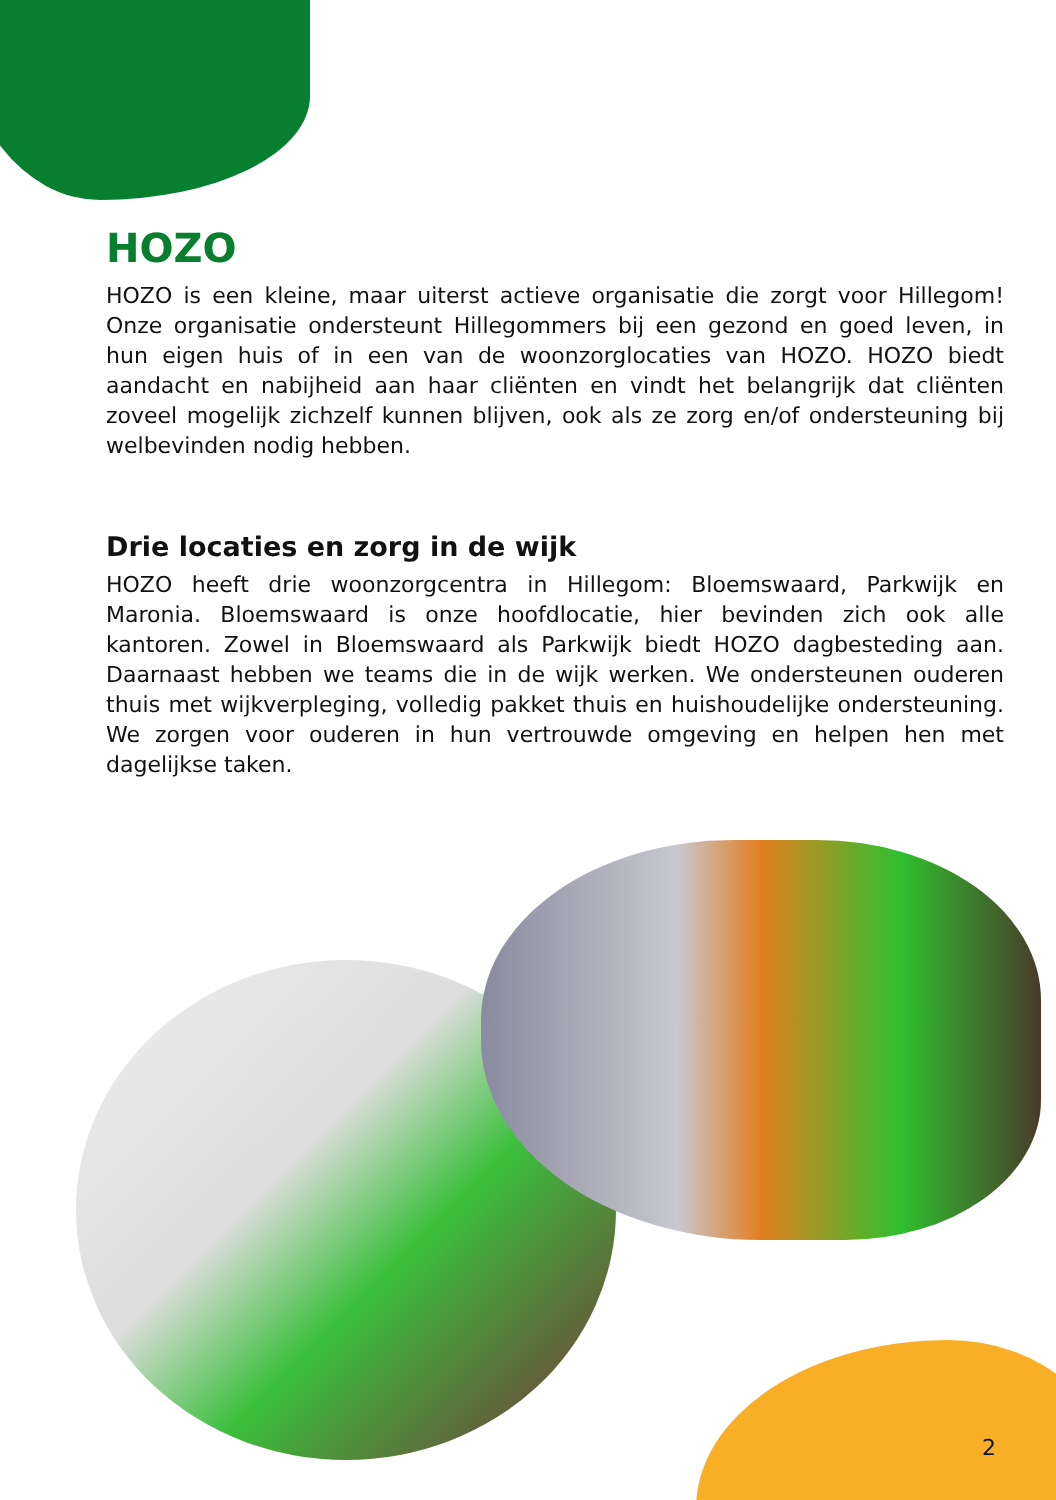HOZO
HOZO is een kleine, maar uiterst actieve organisatie die zorgt voor Hillegom! Onze organisatie ondersteunt Hillegommers bij een gezond en goed leven, in hun eigen huis of in een van de woonzorglocaties van HOZO. HOZO biedt aandacht en nabijheid aan haar cliënten en vindt het belangrijk dat cliënten zoveel mogelijk zichzelf kunnen blijven, ook als ze zorg en/of ondersteuning bij welbevinden nodig hebben.
Drie locaties en zorg in de wijk
HOZO heeft drie woonzorgcentra in Hillegom: Bloemswaard, Parkwijk en Maronia. Bloemswaard is onze hoofdlocatie, hier bevinden zich ook alle kantoren. Zowel in Bloemswaard als Parkwijk biedt HOZO dagbesteding aan. Daarnaast hebben we teams die in de wijk werken. We ondersteunen ouderen thuis met wijkverpleging, volledig pakket thuis en huishoudelijke ondersteuning. We zorgen voor ouderen in hun vertrouwde omgeving en helpen hen met dagelijkse taken.
2